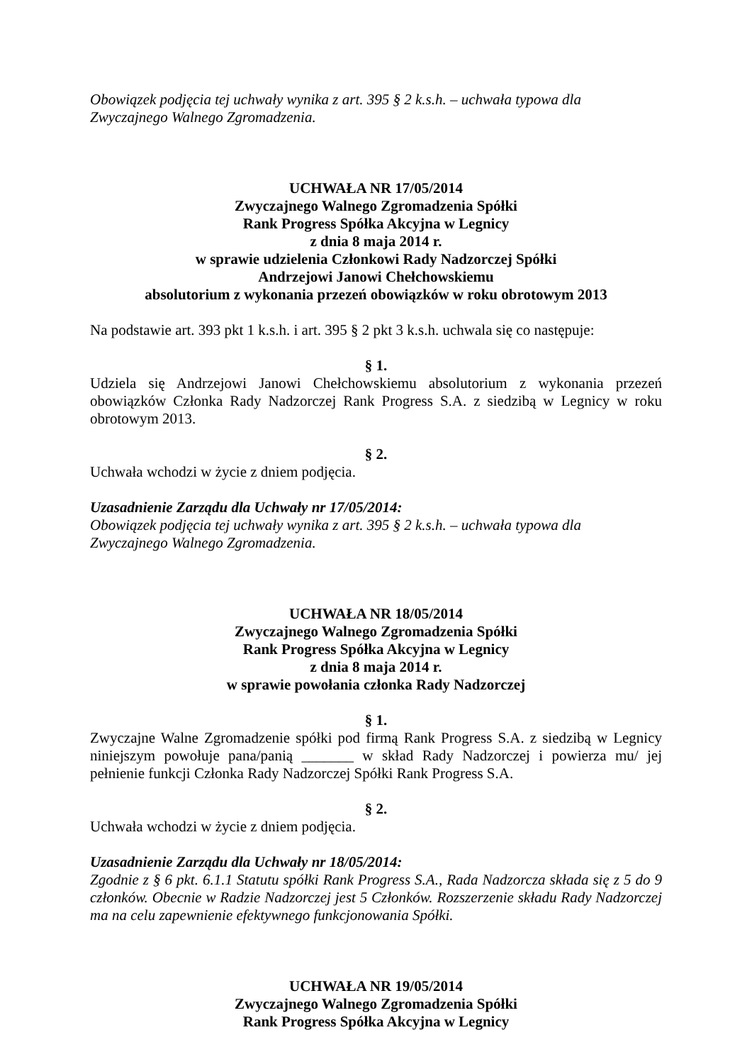Obowiązek podjęcia tej uchwały wynika z art. 395 § 2 k.s.h. – uchwała typowa dla Zwyczajnego Walnego Zgromadzenia.
UCHWAŁA NR 17/05/2014
Zwyczajnego Walnego Zgromadzenia Spółki
Rank Progress Spółka Akcyjna w Legnicy
z dnia 8 maja 2014 r.
w sprawie udzielenia Członkowi Rady Nadzorczej Spółki
Andrzejowi Janowi Chełchowskiemu
absolutorium z wykonania przezeń obowiązków w roku obrotowym 2013
Na podstawie art. 393 pkt 1 k.s.h. i art. 395 § 2 pkt 3 k.s.h. uchwala się co następuje:
§ 1.
Udziela się Andrzejowi Janowi Chełchowskiemu absolutorium z wykonania przezeń obowiązków Członka Rady Nadzorczej Rank Progress S.A. z siedzibą w Legnicy w roku obrotowym 2013.
§ 2.
Uchwała wchodzi w życie z dniem podjęcia.
Uzasadnienie Zarządu dla Uchwały nr 17/05/2014:
Obowiązek podjęcia tej uchwały wynika z art. 395 § 2 k.s.h. – uchwała typowa dla Zwyczajnego Walnego Zgromadzenia.
UCHWAŁA NR 18/05/2014
Zwyczajnego Walnego Zgromadzenia Spółki
Rank Progress Spółka Akcyjna w Legnicy
z dnia 8 maja 2014 r.
w sprawie powołania członka Rady Nadzorczej
§ 1.
Zwyczajne Walne Zgromadzenie spółki pod firmą Rank Progress S.A. z siedzibą w Legnicy niniejszym powołuje pana/panią _______ w skład Rady Nadzorczej i powierza mu/ jej pełnienie funkcji Członka Rady Nadzorczej Spółki Rank Progress S.A.
§ 2.
Uchwała wchodzi w życie z dniem podjęcia.
Uzasadnienie Zarządu dla Uchwały nr 18/05/2014:
Zgodnie z § 6 pkt. 6.1.1 Statutu spółki Rank Progress S.A., Rada Nadzorcza składa się z 5 do 9 członków. Obecnie w Radzie Nadzorczej jest 5 Członków. Rozszerzenie składu Rady Nadzorczej ma na celu zapewnienie efektywnego funkcjonowania Spółki.
UCHWAŁA NR 19/05/2014
Zwyczajnego Walnego Zgromadzenia Spółki
Rank Progress Spółka Akcyjna w Legnicy